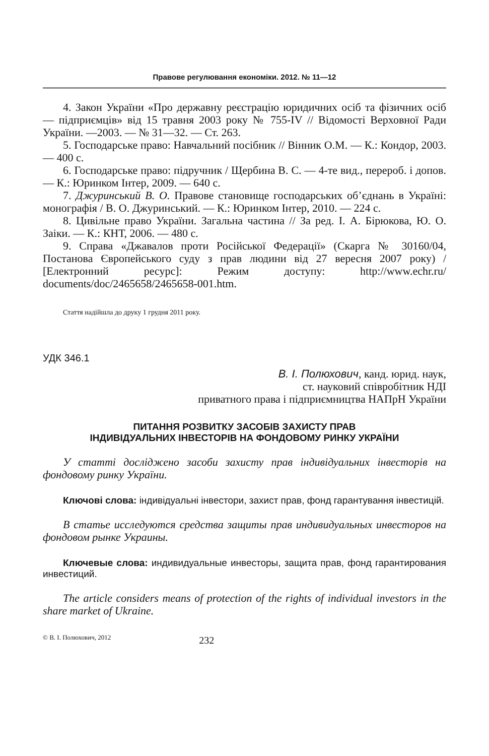Правове регулювання економіки. 2012. № 11—12
4. Закон України «Про державну реєстрацію юридичних осіб та фізичних осіб — підприємців» від 15 травня 2003 року № 755-IV // Відомості Верховної Ради України. —2003. — № 31—32. — Ст. 263.
5. Господарське право: Навчальний посібник // Вінник О.М. — К.: Кондор, 2003. — 400 с.
6. Господарське право: підручник / Щербина В. С. — 4-те вид., перероб. і допов. — К.: Юринком Інтер, 2009. — 640 с.
7. Джуринський В. О. Правове становище господарських об’єднань в Україні: монографія / В. О. Джуринський. — К.: Юринком Інтер, 2010. — 224 с.
8. Цивільне право України. Загальна частина // За ред. І. А. Бірюкова, Ю. О. Заіки. — К.: КНТ, 2006. — 480 с.
9. Справа «Джавалов проти Російської Федерації» (Скарга № 30160/04, Постанова Європейського суду з прав людини від 27 вересня 2007 року) / [Електронний ресурс]: Режим доступу: http://www.echr.ru/ documents/doc/2465658/2465658-001.htm.
Стаття надійшла до друку 1 грудня 2011 року.
УДК 346.1
В. І. Полюхович, канд. юрид. наук,
ст. науковий співробітник НДІ
приватного права і підприємництва НАПрН України
ПИТАННЯ РОЗВИТКУ ЗАСОБІВ ЗАХИСТУ ПРАВ
ІНДИВІДУАЛЬНИХ ІНВЕСТОРІВ НА ФОНДОВОМУ РИНКУ УКРАЇНИ
У статті досліджено засоби захисту прав індивідуальних інвесторів на фондовому ринку України.
Ключові слова: індивідуальні інвестори, захист прав, фонд гарантування інвестицій.
В статье исследуются средства защиты прав индивидуальных инвесторов на фондовом рынке Украины.
Ключевые слова: индивидуальные инвесторы, защита прав, фонд гарантирования инвестиций.
The article considers means of protection of the rights of individual investors in the share market of Ukraine.
© В. І. Полюхович, 2012 232